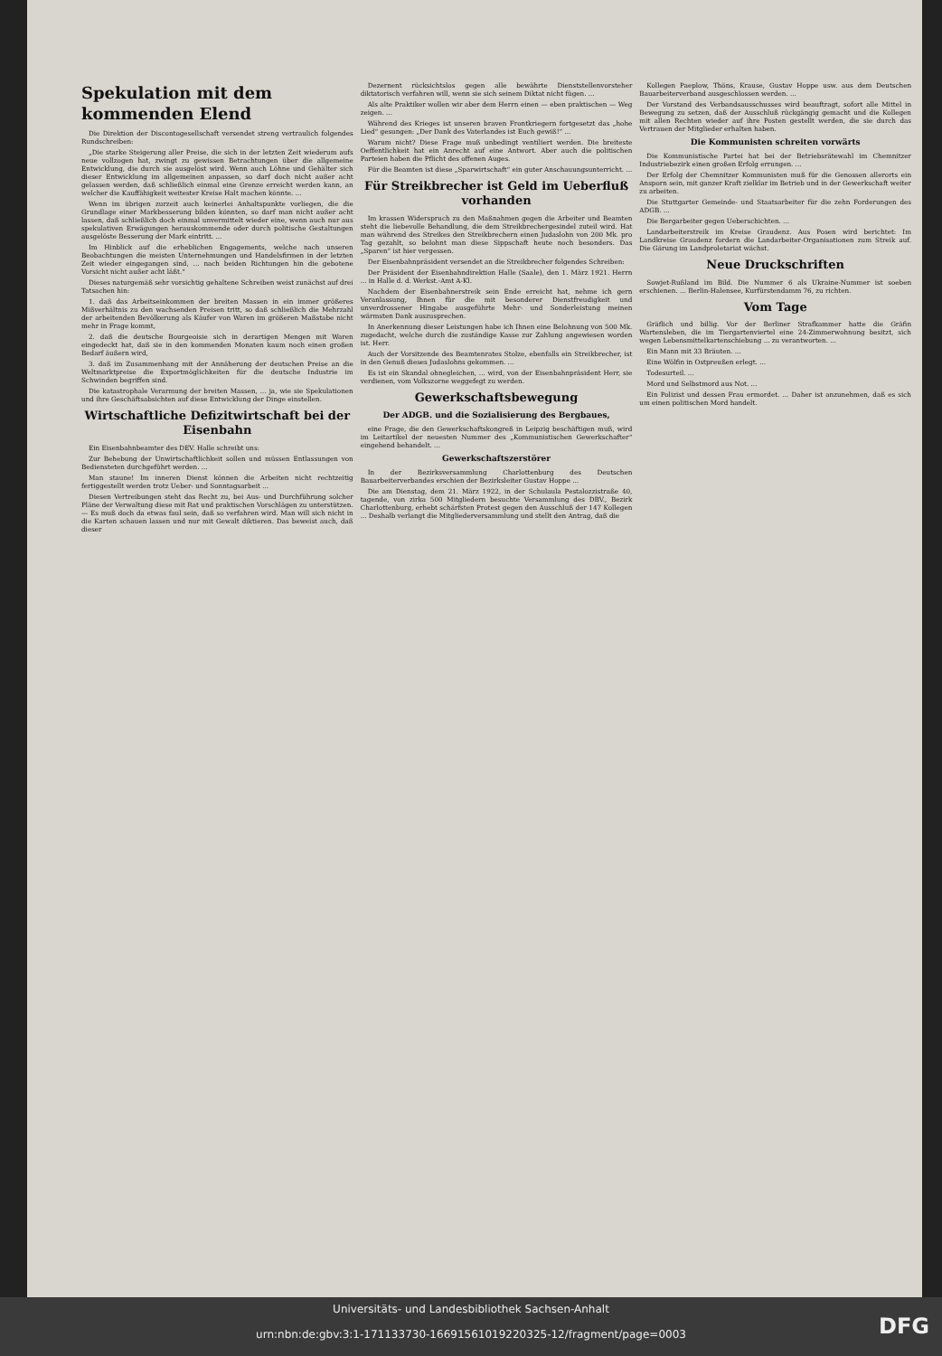Spekulation mit dem kommenden Elend
Die Direktion der Discontogesellschaft versendet streng vertraulich folgendes Rundschreiben:
„Die starke Steigerung aller Preise, die sich in der letzten Zeit wiederum aufs neue vollzogen hat, zwingt zu gewissen Betrachtungen über die allgemeine Entwicklung, die durch sie ausgelöst wird. Wenn auch Löhne und Gehälter sich dieser Entwicklung im allgemeinen anpassen, so darf doch nicht außer acht gelassen werden, daß schließlich einmal eine Grenze erreicht werden kann, an welcher die Kauffähigkeit weitester Kreise Halt machen könnte. ...
Wenn im übrigen zurzeit auch keinerlei Anhaltspunkte vorliegen, die die Grundlage einer Markbesserung bilden könnten, so darf man nicht außer acht lassen, daß schließlich doch einmal unvermittelt wieder eine, wenn auch nur aus spekulativen Erwägungen herauskommende oder durch politische Gestaltungen ausgelöste Besserung der Mark eintritt. ...
Im Hinblick auf die erheblichen Engagements, welche nach unseren Beobachtungen die meisten Unternehmungen und Handelsfirmen in der letzten Zeit wieder eingegangen sind, ... nach beiden Richtungen hin die gebotene Vorsicht nicht außer acht läßt.“
Dieses naturgemäß sehr vorsichtig gehaltene Schreiben weist zunächst auf drei Tatsachen hin:
1. daß das Arbeitseinkommen der breiten Massen in ein immer größeres Mißverhältnis zu den wachsenden Preisen tritt, so daß schließlich die Mehrzahl der arbeitenden Bevölkerung als Käufer von Waren im größeren Maßstabe nicht mehr in Frage kommt,
2. daß die deutsche Bourgeoisie sich in derartigen Mengen mit Waren eingedeckt hat, daß sie in den kommenden Monaten kaum noch einen großen Bedarf äußern wird,
3. daß im Zusammenhang mit der Annäherung der deutschen Preise an die Weltmarktpreise die Exportmöglichkeiten für die deutsche Industrie im Schwinden begriffen sind.
Die katastrophale Verarmung der breiten Massen, ... ja, wie sie Spekulationen und ihre Geschäftsabsichten auf diese Entwicklung der Dinge einstellen.
Wirtschaftliche Defizitwirtschaft bei der Eisenbahn
Ein Eisenbahnbeamter des DEV. Halle schreibt uns:
Zur Behebung der Unwirtschaftlichkeit sollen und müssen Entlassungen von Bediensteten durchgeführt werden. ...
Man staune! Im inneren Dienst können die Arbeiten nicht rechtzeitig fertiggestellt werden trotz Ueber- und Sonntagsarbeit ...
Diesen Vertreibungen steht das Recht zu, bei Aus- und Durchführung solcher Pläne der Verwaltung diese mit Rat und praktischen Vorschlägen zu unterstützen. — Es muß doch da etwas faul sein, daß so verfahren wird. Man will sich nicht in die Karten schauen lassen und nur mit Gewalt diktieren. Das beweist auch, daß dieser
Dezernent rücksichtslos gegen alle bewährte Dienststellenvorsteher diktatorisch verfahren will, wenn sie sich seinem Diktat nicht fügen. ...
Als alte Praktiker wollen wir aber dem Herrn einen — eben praktischen — Weg zeigen. ...
Während des Krieges ist unseren braven Frontkriegern fortgesetzt das „hohe Lied“ gesungen: „Der Dank des Vaterlandes ist Euch gewiß!“ ...
Warum nicht? Diese Frage muß unbedingt ventiliert werden. Die breiteste Oeffentlichkeit hat ein Anrecht auf eine Antwort. Aber auch die politischen Parteien haben die Pflicht des offenen Auges.
Für die Beamten ist diese „Sparwirtschaft“ ein guter Anschauungsunterricht. ...
Für Streikbrecher ist Geld im Ueberfluß vorhanden
Im krassen Widerspruch zu den Maßnahmen gegen die Arbeiter und Beamten steht die liebevolle Behandlung, die dem Streikbrechergesindel zuteil wird. Hat man während des Streikes den Streikbrechern einen Judaslohn von 200 Mk. pro Tag gezahlt, so belohnt man diese Sippschaft heute noch besonders. Das „Sparen“ ist hier vergessen.
Der Eisenbahnpräsident versendet an die Streikbrecher folgendes Schreiben:
Der Präsident der Eisenbahndirektion Halle (Saale), den 1. März 1921. Herrn ... in Halle d. d. Werkst.-Amt A-Kl.
Nachdem der Eisenbahnerstreik sein Ende erreicht hat, nehme ich gern Veranlassung, Ihnen für die mit besonderer Dienstfreudigkeit und unverdrossener Hingabe ausgeführte Mehr- und Sonderleistung meinen wärmsten Dank auszusprechen.
In Anerkennung dieser Leistungen habe ich Ihnen eine Belohnung von 500 Mk. zugedacht, welche durch die zuständige Kasse zur Zahlung angewiesen worden ist. Herr.
Auch der Vorsitzende des Beamtenrates Stolze, ebenfalls ein Streikbrecher, ist in den Genuß dieses Judaslohns gekommen. ...
Es ist ein Skandal ohnegleichen, ... wird, von der Eisenbahnpräsident Herr, sie verdienen, vom Volkszorne weggefegt zu werden.
Gewerkschaftsbewegung
Der ADGB. und die Sozialisierung des Bergbaues,
eine Frage, die den Gewerkschaftskongreß in Leipzig beschäftigen muß, wird im Leitartikel der neuesten Nummer des „Kommunistischen Gewerkschafter“ eingehend behandelt. ...
Gewerkschaftszerstörer
In der Bezirksversammlung Charlottenburg des Deutschen Bauarbeiterverbandes erschien der Bezirksleiter Gustav Hoppe ...
Die am Dienstag, dem 21. März 1922, in der Schulaula Pestalozzistraße 40, tagende, von zirka 500 Mitgliedern besuchte Versammlung des DBV., Bezirk Charlottenburg, erhebt schärfsten Protest gegen den Ausschluß der 147 Kollegen ... Deshalb verlangt die Mitgliederversammlung und stellt den Antrag, daß die
Kollegen Paeplow, Thöns, Krause, Gustav Hoppe usw. aus dem Deutschen Bauarbeiterverband ausgeschlossen werden. ...
Der Vorstand des Verbandsausschusses wird beauftragt, sofort alle Mittel in Bewegung zu setzen, daß der Ausschluß rückgängig gemacht und die Kollegen mit allen Rechten wieder auf ihre Posten gestellt werden, die sie durch das Vertrauen der Mitglieder erhalten haben.
Die Kommunisten schreiten vorwärts
Die Kommunistische Partei hat bei der Betriebsrätewahl im Chemnitzer Industriebezirk einen großen Erfolg errungen. ...
Der Erfolg der Chemnitzer Kommunisten muß für die Genossen allerorts ein Ansporn sein, mit ganzer Kraft zielklar im Betrieb und in der Gewerkschaft weiter zu arbeiten.
Die Stuttgarter Gemeinde- und Staatsarbeiter für die zehn Forderungen des ADGB. ...
Die Bergarbeiter gegen Ueberschichten. ...
Landarbeiterstreik im Kreise Graudenz. Aus Posen wird berichtet: Im Landkreise Graudenz fordern die Landarbeiter-Organisationen zum Streik auf. Die Gärung im Landproletariat wächst.
Neue Druckschriften
Sowjet-Rußland im Bild. Die Nummer 6 als Ukraine-Nummer ist soeben erschienen. ... Berlin-Halensee, Kurfürstendamm 76, zu richten.
Vom Tage
Gräflich und billig. Vor der Berliner Strafkammer hatte die Gräfin Wartensleben, die im Tiergartenviertel eine 24-Zimmerwohnung besitzt, sich wegen Lebensmittelkartenschiebung ... zu verantworten. ...
Ein Mann mit 33 Bräuten. ...
Eine Wölfin in Ostpreußen erlegt. ...
Todesurteil. ...
Mord und Selbstmord aus Not. ...
Ein Polizist und dessen Frau ermordet. ... Daher ist anzunehmen, daß es sich um einen politischen Mord handelt.
Universitäts- und Landesbibliothek Sachsen-Anhalt
urn:nbn:de:gbv:3:1-171133730-16691561019220325-12/fragment/page=0003
DFG